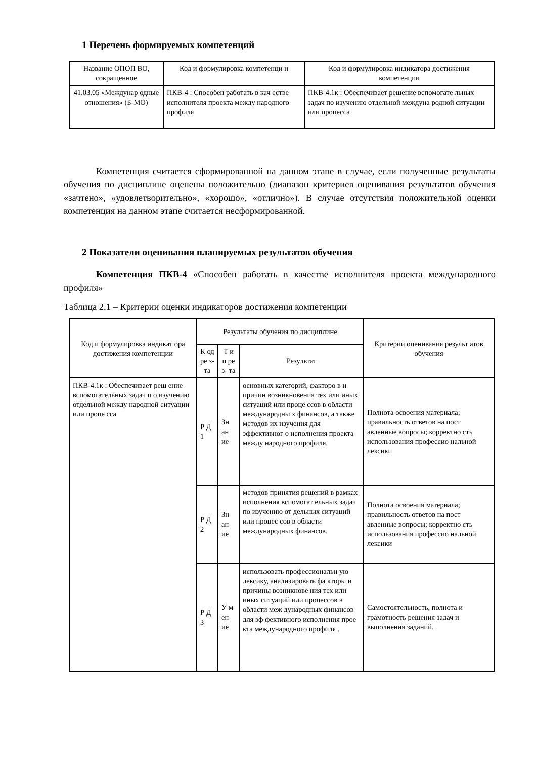1 Перечень формируемых компетенций
| Название ОПОП ВО, сокращенное | Код и формулировка компетенци и | Код и формулировка индикатора достижения компетенции |
| --- | --- | --- |
| 41.03.05 «Междунар одные отношения» (Б-МО) | ПКВ-4 : Способен работать в кач естве исполнителя проекта между народного профиля | ПКВ-4.1к : Обеспечивает решение вспомогате льных задач по изучению отдельной междуна родной ситуации или процесса |
Компетенция считается сформированной на данном этапе в случае, если полученные результаты обучения по дисциплине оценены положительно (диапазон критериев оценивания результатов обучения «зачтено», «удовлетворительно», «хорошо», «отлично»). В случае отсутствия положительной оценки компетенция на данном этапе считается несформированной.
2 Показатели оценивания планируемых результатов обучения
Компетенция ПКВ-4 «Способен работать в качестве исполнителя проекта международного профиля»
Таблица 2.1 – Критерии оценки индикаторов достижения компетенции
| Код и формулировка индикат ора достижения компетенции | Результаты обучения по дисциплине | | | Критерии оценивания результ атов обучения |
| --- | --- | --- | --- | --- |
| | К од ре з- та | Т и п ре з- та | Результат | |
| ПКВ-4.1к : Обеспечивает реш ение вспомогательных задач п о изучению отдельной между народной ситуации или проце сса | Р Д 1 | Зн ан ие | основных категорий, факторо в и причин возникновения тех или иных ситуаций или проце ссов в области международны х финансов, а также методов их изучения для эффективног о исполнения проекта между народного профиля. | Полнота освоения материала; правильность ответов на пост авленные вопросы; корректно сть использования профессио нальной лексики |
| | Р Д 2 | Зн ан ие | методов принятия решений в рамках исполнения вспомогат ельных задач по изучению от дельных ситуаций или процес сов в области международных финансов. | Полнота освоения материала; правильность ответов на пост авленные вопросы; корректно сть использования профессио нальной лексики |
| | Р Д 3 | У м ен ие | использовать профессиональн ую лексику, анализировать фа кторы и причины возникнове ния тех или иных ситуаций или процессов в области меж дународных финансов для эф фективного исполнения прое кта международного профиля . | Самостоятельность, полнота и грамотность решения задач и выполнения заданий. |